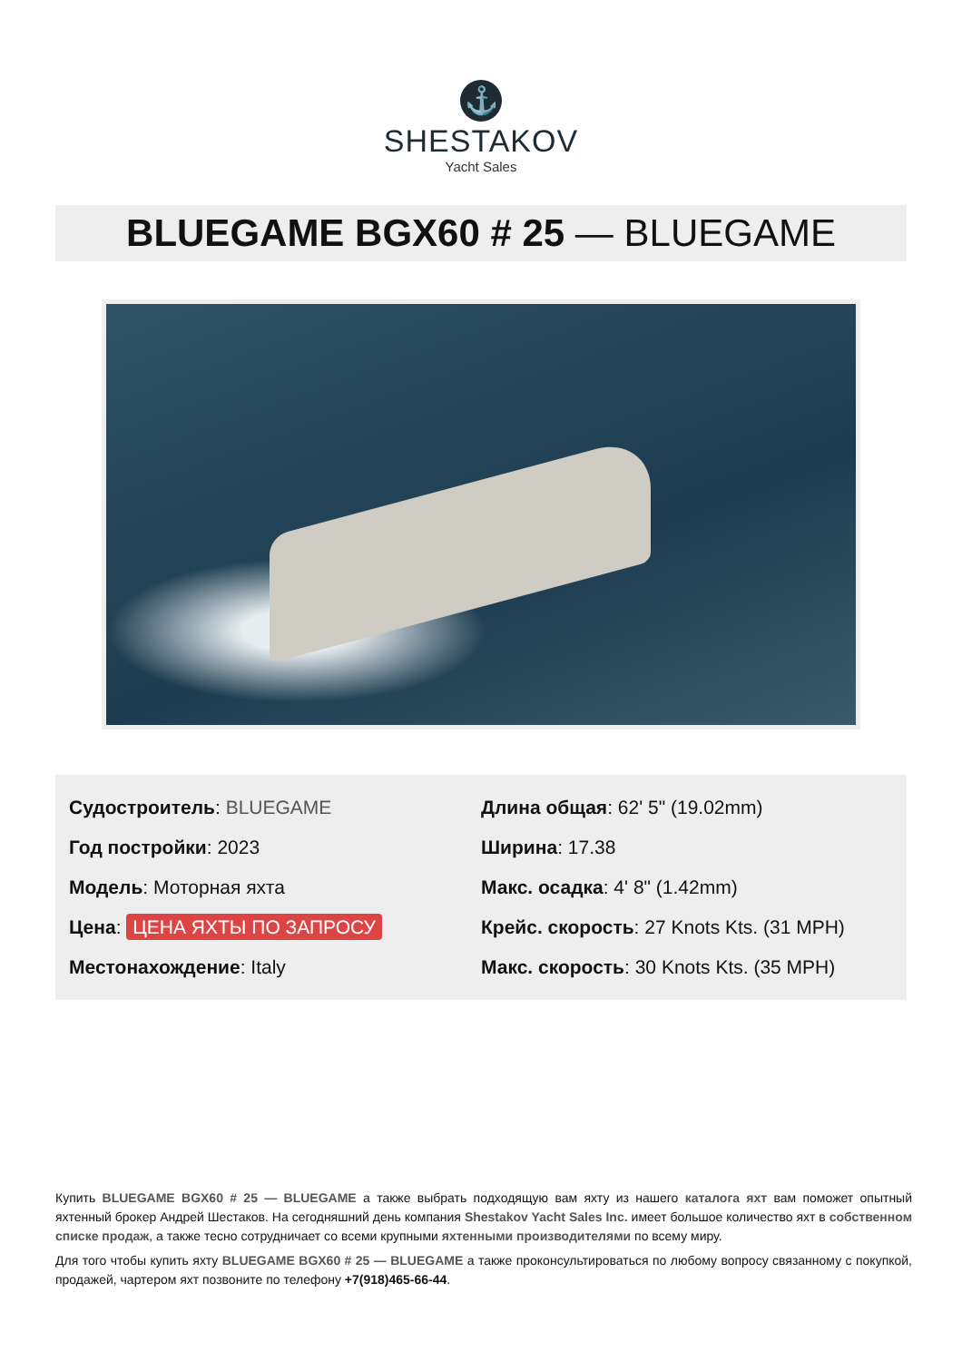⚓
SHESTAKOV
Yacht Sales
BLUEGAME BGX60 # 25 — BLUEGAME
Судостроитель: BLUEGAME
Год постройки: 2023
Модель: Моторная яхта
Цена: ЦЕНА ЯХТЫ ПО ЗАПРОСУ
Местонахождение: Italy
Длина общая: 62' 5" (19.02mm)
Ширина: 17.38
Макс. осадка: 4' 8" (1.42mm)
Крейс. скорость: 27 Knots Kts. (31 MPH)
Макс. скорость: 30 Knots Kts. (35 MPH)
Купить BLUEGAME BGX60 # 25 — BLUEGAME а также выбрать подходящую вам яхту из нашего каталога яхт вам поможет опытный яхтенный брокер Андрей Шестаков. На сегодняшний день компания Shestakov Yacht Sales Inc. имеет большое количество яхт в собственном списке продаж, а также тесно сотрудничает со всеми крупными яхтенными производителями по всему миру.
Для того чтобы купить яхту BLUEGAME BGX60 # 25 — BLUEGAME а также проконсультироваться по любому вопросу связанному с покупкой, продажей, чартером яхт позвоните по телефону +7(918)465-66-44.